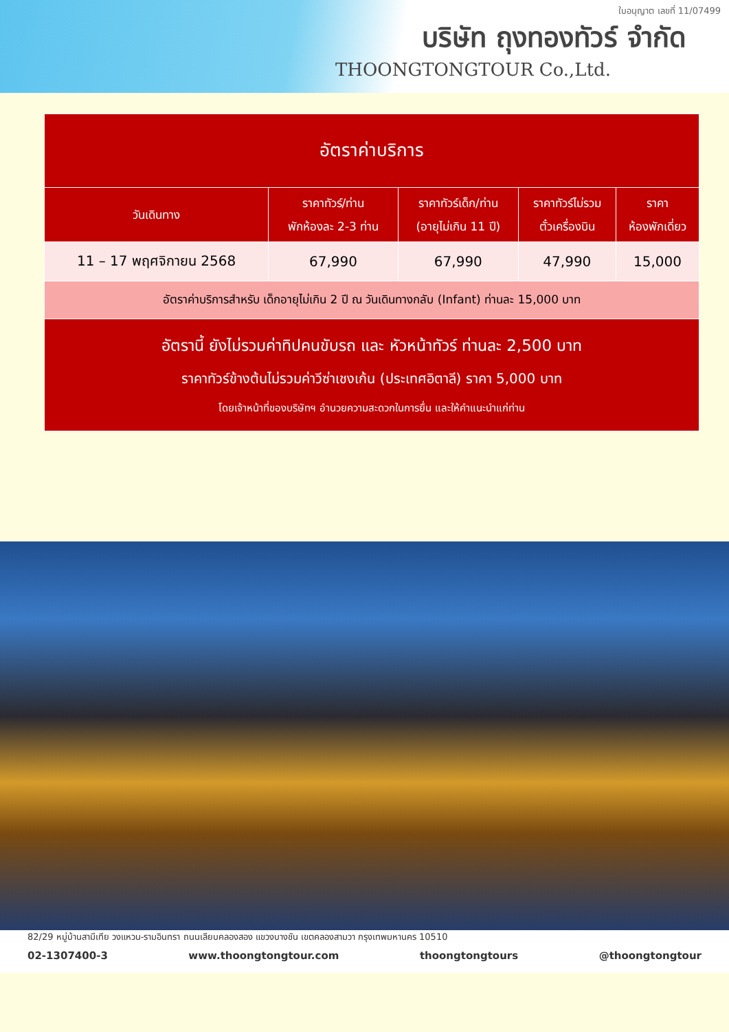ใบอนุญาต เลขที่ 11/07499
บริษัท ถุงทองทัวร์ จำกัด
THOONGTONGTOUR Co.,Ltd.
| อัตราค่าบริการ | | | | |
| --- | --- | --- | --- | --- |
| วันเดินทาง | ราคาทัวร์/ท่าน พักห้องละ 2-3 ท่าน | ราคาทัวร์เด็ก/ท่าน (อายุไม่เกิน 11 ปี) | ราคาทัวร์ไม่รวม ตั๋วเครื่องบิน | ราคา ห้องพักเดี่ยว |
| 11 – 17 พฤศจิกายน 2568 | 67,990 | 67,990 | 47,990 | 15,000 |
| อัตราค่าบริการสำหรับ เด็กอายุไม่เกิน 2 ปี ณ วันเดินทางกลับ (Infant) ท่านละ 15,000 บาท | | | | |
| อัตรานี้ ยังไม่รวมค่าทิปคนขับรถ และ หัวหน้าทัวร์ ท่านละ 2,500 บาท ราคาทัวร์ข้างต้นไม่รวมค่าวีซ่าเชงเก้น (ประเทศอิตาลี) ราคา 5,000 บาท โดยเจ้าหน้าที่ของบริษัทฯ อำนวยความสะดวกในการยื่น และให้คำแนะนำแก่ท่าน | | | | |
82/29 หมู่บ้านสามีเทีย วงแหวน-รามอินทรา ถนนเลียบคลองสอง แขวงบางชัน เขตคลองสามวา กรุงเทพมหานคร 10510
02-1307400-3 www.thoongtongtour.com thoongtongtours @thoongtongtour